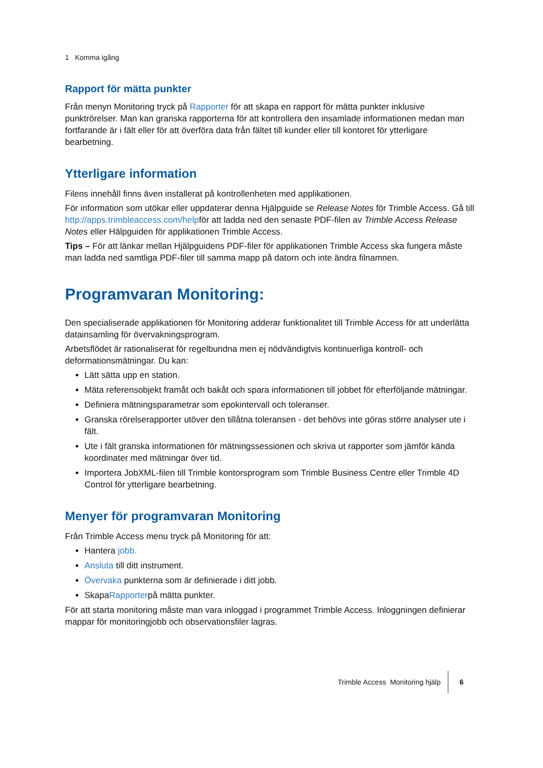1 Komma igång
Rapport för mätta punkter
Från menyn Monitoring tryck på Rapporter för att skapa en rapport för mätta punkter inklusive punktrörelser. Man kan granska rapporterna för att kontrollera den insamlade informationen medan man fortfarande är i fält eller för att överföra data från fältet till kunder eller till kontoret för ytterligare bearbetning.
Ytterligare information
Filens innehåll finns även installerat på kontrollenheten med applikationen.
För information som utökar eller uppdaterar denna Hjälpguide se Release Notes för Trimble Access. Gå till http://apps.trimbleaccess.com/helpför att ladda ned den senaste PDF-filen av Trimble Access Release Notes eller Hälpguiden för applikationen Trimble Access.
Tips – För att länkar mellan Hjälpguidens PDF-filer för applikationen Trimble Access ska fungera måste man ladda ned samtliga PDF-filer till samma mapp på datorn och inte ändra filnamnen.
Programvaran Monitoring:
Den specialiserade applikationen för Monitoring adderar funktionalitet till Trimble Access för att underlätta datainsamling för övervakningsprogram.
Arbetsflödet är rationaliserat för regelbundna men ej nödvändigtvis kontinuerliga kontroll- och deformationsmätningar. Du kan:
Lätt sätta upp en station.
Mäta referensobjekt framåt och bakåt och spara informationen till jobbet för efterföljande mätningar.
Definiera mätningsparametrar som epokintervall och toleranser.
Granska rörelserapporter utöver den tillåtna toleransen - det behövs inte göras större analyser ute i fält.
Ute i fält granska informationen för mätningssessionen och skriva ut rapporter som jämför kända koordinater med mätningar över tid.
Importera JobXML-filen till Trimble kontorsprogram som Trimble Business Centre eller Trimble 4D Control för ytterligare bearbetning.
Menyer för programvaran Monitoring
Från Trimble Access menu tryck på Monitoring för att:
Hantera jobb.
Ansluta till ditt instrument.
Övervaka punkterna som är definierade i ditt jobb.
SkapaRapporterpå mätta punkter.
För att starta monitoring måste man vara inloggad i programmet Trimble Access. Inloggningen definierar mappar för monitoringjobb och observationsfiler lagras.
Trimble Access Monitoring hjälp 6